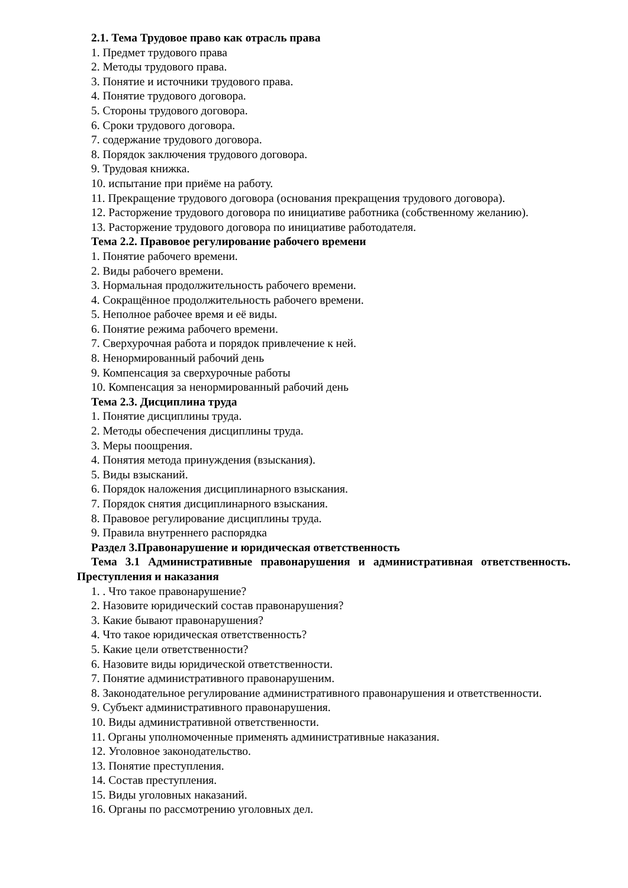2.1. Тема Трудовое право как отрасль права
1. Предмет трудового права
2. Методы трудового права.
3. Понятие и источники трудового права.
4. Понятие трудового договора.
5. Стороны трудового договора.
6. Сроки трудового договора.
7. содержание трудового договора.
8. Порядок заключения трудового договора.
9. Трудовая книжка.
10. испытание при приёме на работу.
11. Прекращение трудового договора (основания прекращения трудового договора).
12. Расторжение трудового договора по инициативе работника (собственному желанию).
13. Расторжение трудового договора по инициативе работодателя.
Тема 2.2. Правовое регулирование рабочего времени
1. Понятие рабочего времени.
2. Виды рабочего времени.
3. Нормальная продолжительность рабочего времени.
4. Сокращённое продолжительность рабочего времени.
5. Неполное рабочее время и её виды.
6. Понятие режима рабочего времени.
7. Сверхурочная работа и порядок привлечение к ней.
8. Ненормированный рабочий день
9. Компенсация за сверхурочные работы
10. Компенсация за ненормированный рабочий день
Тема 2.3. Дисциплина труда
1. Понятие дисциплины труда.
2. Методы обеспечения дисциплины труда.
3. Меры поощрения.
4. Понятия метода принуждения (взыскания).
5. Виды взысканий.
6. Порядок наложения дисциплинарного взыскания.
7. Порядок снятия дисциплинарного взыскания.
8. Правовое регулирование дисциплины труда.
9. Правила внутреннего распорядка
Раздел 3.Правонарушение и юридическая ответственность
Тема 3.1 Административные правонарушения и административная ответственность. Преступления и наказания
1. . Что такое правонарушение?
2. Назовите юридический состав правонарушения?
3. Какие бывают правонарушения?
4. Что такое юридическая ответственность?
5. Какие цели ответственности?
6. Назовите виды юридической ответственности.
7. Понятие административного правонарушеним.
8. Законодательное регулирование административного правонарушения и ответственности.
9. Субъект административного правонарушения.
10. Виды административной ответственности.
11. Органы уполномоченные применять административные наказания.
12. Уголовное законодательство.
13. Понятие преступления.
14. Состав преступления.
15. Виды уголовных наказаний.
16. Органы по рассмотрению уголовных дел.